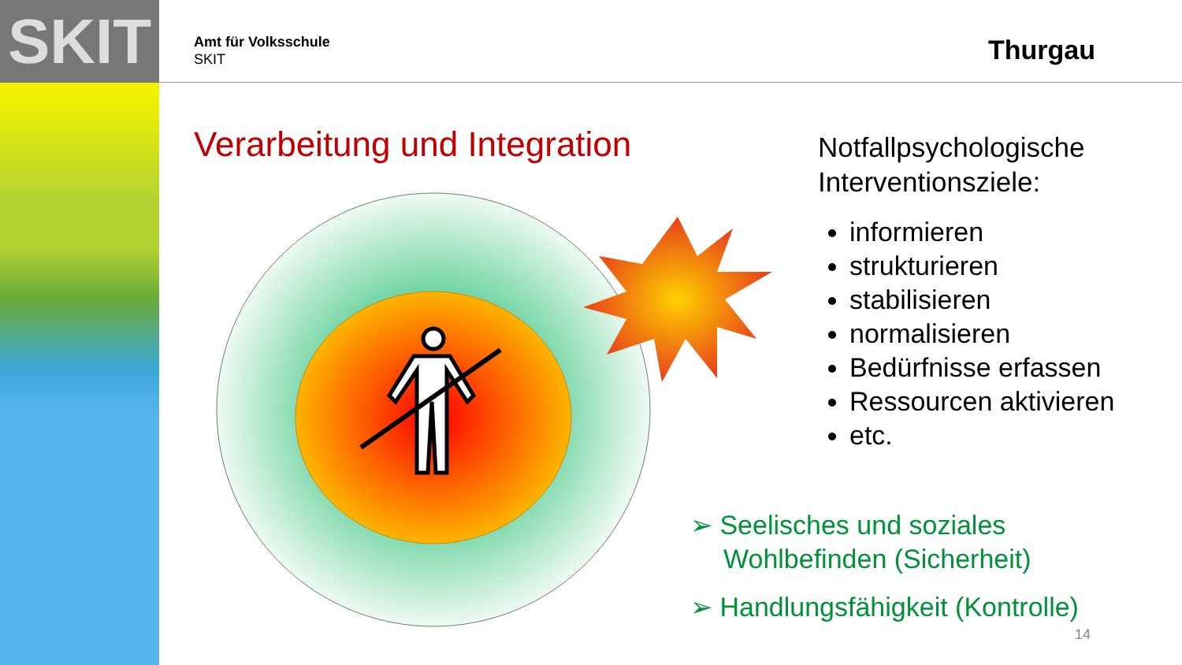SKIT
Amt für Volksschule
SKIT
Thurgau
Verarbeitung und Integration
Notfallpsychologische Interventionsziele:
informieren
strukturieren
stabilisieren
normalisieren
Bedürfnisse erfassen
Ressourcen aktivieren
etc.
➢ Seelisches und soziales Wohlbefinden (Sicherheit)
➢ Handlungsfähigkeit (Kontrolle)
14